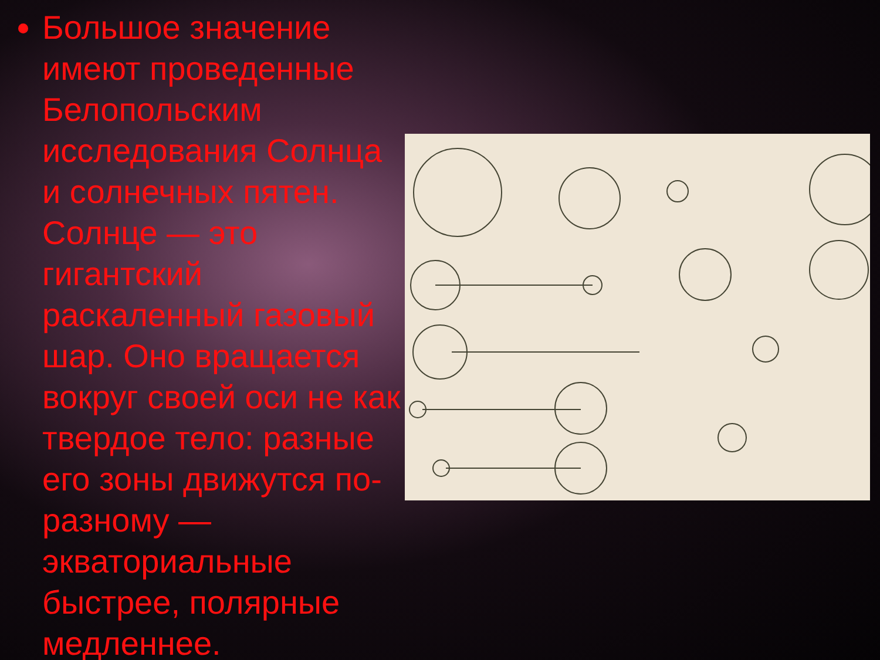Большое значение имеют проведенные Белопольским исследования Солнца и солнечных пятен. Солнце — это гигантский раскаленный газовый шар. Оно вращается вокруг своей оси не как твердое тело: разные его зоны движутся по-разному — экваториальные быстрее, полярные медленнее.